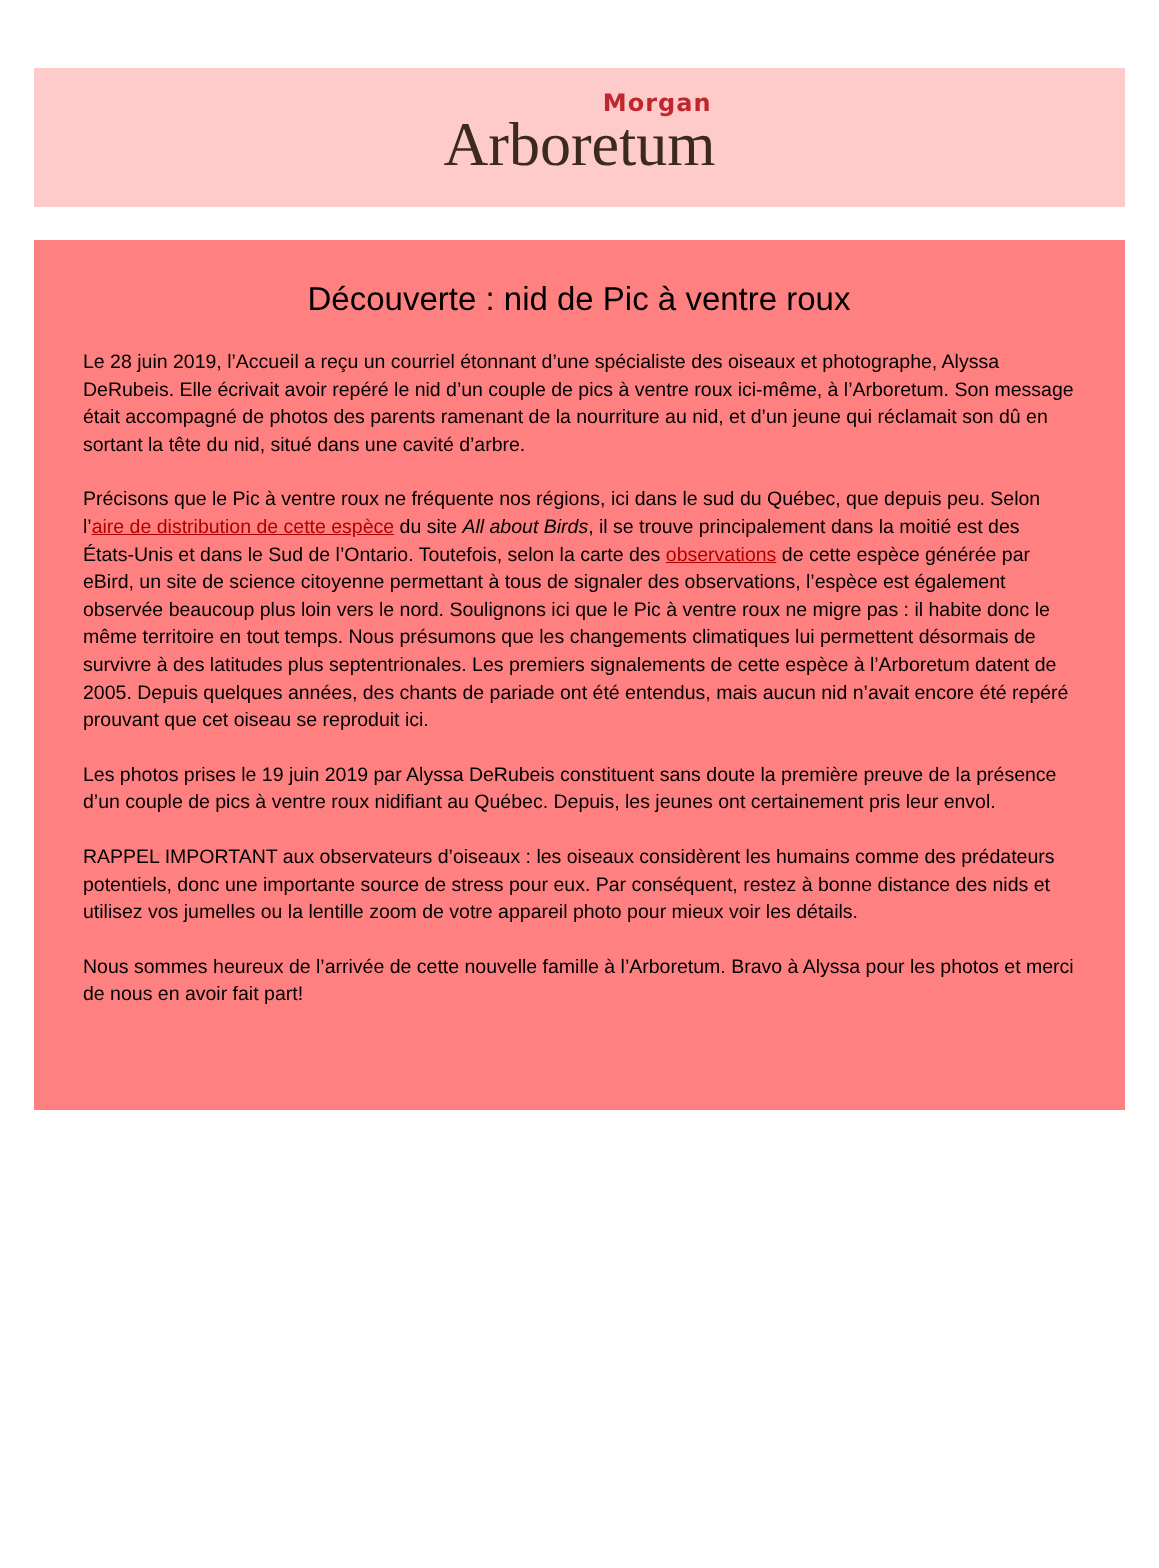Arboretum
Morgan
Découverte : nid de Pic à ventre roux
Le 28 juin 2019, l’Accueil a reçu un courriel étonnant d’une spécialiste des oiseaux et photographe, Alyssa DeRubeis. Elle écrivait avoir repéré le nid d’un couple de pics à ventre roux ici-même, à l’Arboretum. Son message était accompagné de photos des parents ramenant de la nourriture au nid, et d’un jeune qui réclamait son dû en sortant la tête du nid, situé dans une cavité d’arbre.
Précisons que le Pic à ventre roux ne fréquente nos régions, ici dans le sud du Québec, que depuis peu. Selon l’aire de distribution de cette espèce du site All about Birds, il se trouve principalement dans la moitié est des États-Unis et dans le Sud de l’Ontario. Toutefois, selon la carte des observations de cette espèce générée par eBird, un site de science citoyenne permettant à tous de signaler des observations, l’espèce est également observée beaucoup plus loin vers le nord. Soulignons ici que le Pic à ventre roux ne migre pas : il habite donc le même territoire en tout temps. Nous présumons que les changements climatiques lui permettent désormais de survivre à des latitudes plus septentrionales. Les premiers signalements de cette espèce à l’Arboretum datent de 2005. Depuis quelques années, des chants de pariade ont été entendus, mais aucun nid n’avait encore été repéré prouvant que cet oiseau se reproduit ici.
Les photos prises le 19 juin 2019 par Alyssa DeRubeis constituent sans doute la première preuve de la présence d’un couple de pics à ventre roux nidifiant au Québec. Depuis, les jeunes ont certainement pris leur envol.
RAPPEL IMPORTANT aux observateurs d’oiseaux : les oiseaux considèrent les humains comme des prédateurs potentiels, donc une importante source de stress pour eux. Par conséquent, restez à bonne distance des nids et utilisez vos jumelles ou la lentille zoom de votre appareil photo pour mieux voir les détails.
Nous sommes heureux de l’arrivée de cette nouvelle famille à l’Arboretum. Bravo à Alyssa pour les photos et merci de nous en avoir fait part!